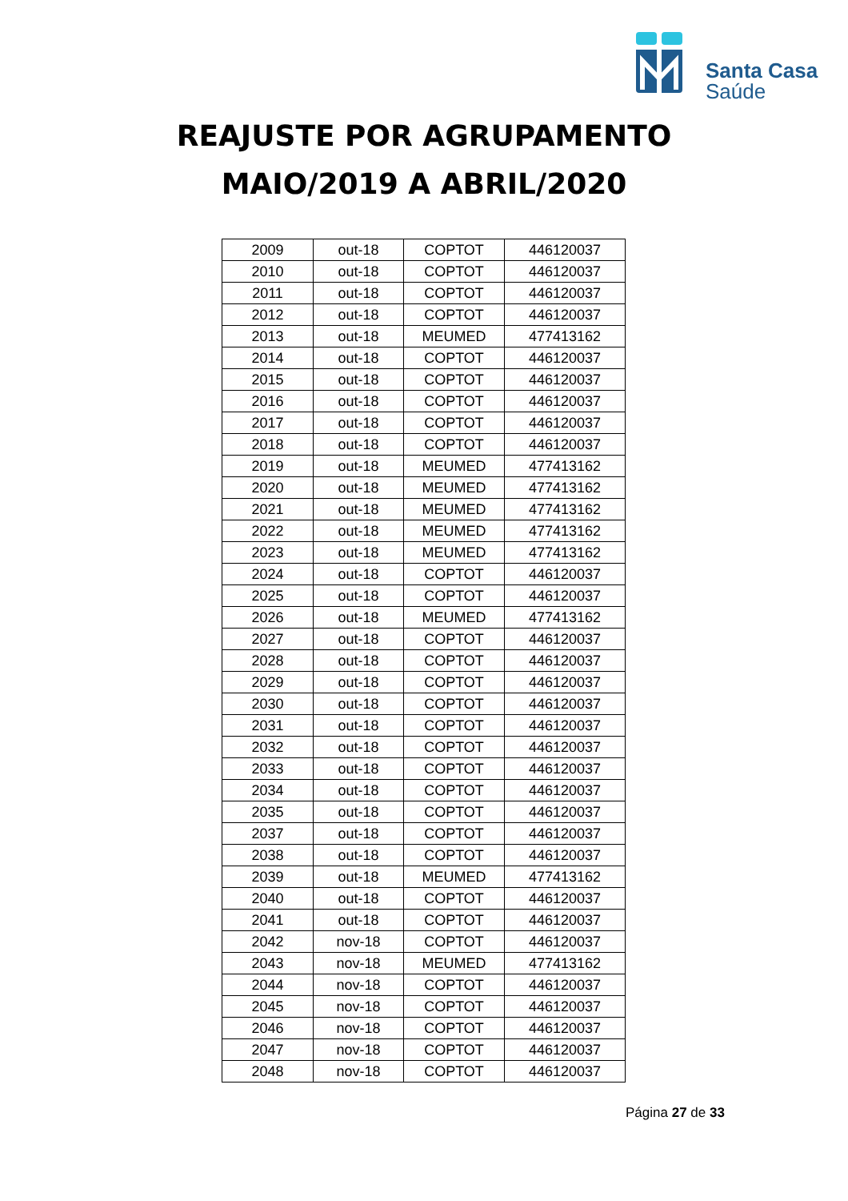Santa Casa
Saúde
REAJUSTE POR AGRUPAMENTO
MAIO/2019 A ABRIL/2020
| 2009 | out-18 | COPTOT | 446120037 |
| 2010 | out-18 | COPTOT | 446120037 |
| 2011 | out-18 | COPTOT | 446120037 |
| 2012 | out-18 | COPTOT | 446120037 |
| 2013 | out-18 | MEUMED | 477413162 |
| 2014 | out-18 | COPTOT | 446120037 |
| 2015 | out-18 | COPTOT | 446120037 |
| 2016 | out-18 | COPTOT | 446120037 |
| 2017 | out-18 | COPTOT | 446120037 |
| 2018 | out-18 | COPTOT | 446120037 |
| 2019 | out-18 | MEUMED | 477413162 |
| 2020 | out-18 | MEUMED | 477413162 |
| 2021 | out-18 | MEUMED | 477413162 |
| 2022 | out-18 | MEUMED | 477413162 |
| 2023 | out-18 | MEUMED | 477413162 |
| 2024 | out-18 | COPTOT | 446120037 |
| 2025 | out-18 | COPTOT | 446120037 |
| 2026 | out-18 | MEUMED | 477413162 |
| 2027 | out-18 | COPTOT | 446120037 |
| 2028 | out-18 | COPTOT | 446120037 |
| 2029 | out-18 | COPTOT | 446120037 |
| 2030 | out-18 | COPTOT | 446120037 |
| 2031 | out-18 | COPTOT | 446120037 |
| 2032 | out-18 | COPTOT | 446120037 |
| 2033 | out-18 | COPTOT | 446120037 |
| 2034 | out-18 | COPTOT | 446120037 |
| 2035 | out-18 | COPTOT | 446120037 |
| 2037 | out-18 | COPTOT | 446120037 |
| 2038 | out-18 | COPTOT | 446120037 |
| 2039 | out-18 | MEUMED | 477413162 |
| 2040 | out-18 | COPTOT | 446120037 |
| 2041 | out-18 | COPTOT | 446120037 |
| 2042 | nov-18 | COPTOT | 446120037 |
| 2043 | nov-18 | MEUMED | 477413162 |
| 2044 | nov-18 | COPTOT | 446120037 |
| 2045 | nov-18 | COPTOT | 446120037 |
| 2046 | nov-18 | COPTOT | 446120037 |
| 2047 | nov-18 | COPTOT | 446120037 |
| 2048 | nov-18 | COPTOT | 446120037 |
Página 27 de 33